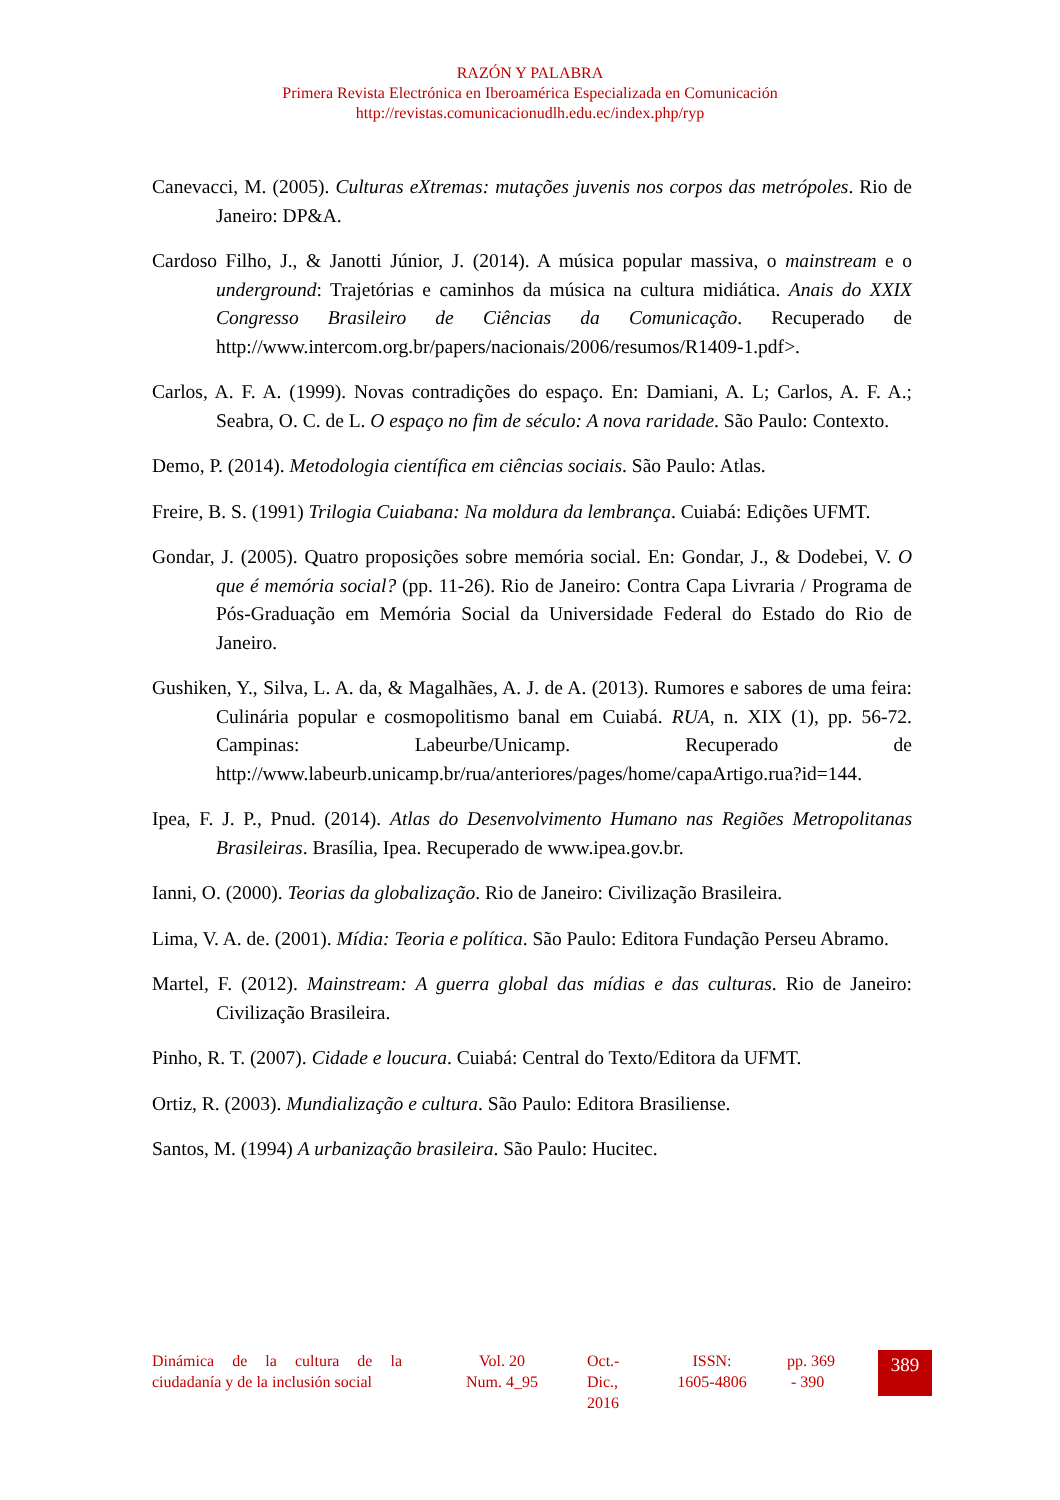RAZÓN Y PALABRA
Primera Revista Electrónica en Iberoamérica Especializada en Comunicación
http://revistas.comunicacionudlh.edu.ec/index.php/ryp
Canevacci, M. (2005). Culturas eXtremas: mutações juvenis nos corpos das metrópoles. Rio de Janeiro: DP&A.
Cardoso Filho, J., & Janotti Júnior, J. (2014). A música popular massiva, o mainstream e o underground: Trajetórias e caminhos da música na cultura midiática. Anais do XXIX Congresso Brasileiro de Ciências da Comunicação. Recuperado de http://www.intercom.org.br/papers/nacionais/2006/resumos/R1409-1.pdf>.
Carlos, A. F. A. (1999). Novas contradições do espaço. En: Damiani, A. L; Carlos, A. F. A.; Seabra, O. C. de L. O espaço no fim de século: A nova raridade. São Paulo: Contexto.
Demo, P. (2014). Metodologia científica em ciências sociais. São Paulo: Atlas.
Freire, B. S. (1991) Trilogia Cuiabana: Na moldura da lembrança. Cuiabá: Edições UFMT.
Gondar, J. (2005). Quatro proposições sobre memória social. En: Gondar, J., & Dodebei, V. O que é memória social? (pp. 11-26). Rio de Janeiro: Contra Capa Livraria / Programa de Pós-Graduação em Memória Social da Universidade Federal do Estado do Rio de Janeiro.
Gushiken, Y., Silva, L. A. da, & Magalhães, A. J. de A. (2013). Rumores e sabores de uma feira: Culinária popular e cosmopolitismo banal em Cuiabá. RUA, n. XIX (1), pp. 56-72. Campinas: Labeurbe/Unicamp. Recuperado de http://www.labeurb.unicamp.br/rua/anteriores/pages/home/capaArtigo.rua?id=144.
Ipea, F. J. P., Pnud. (2014). Atlas do Desenvolvimento Humano nas Regiões Metropolitanas Brasileiras. Brasília, Ipea. Recuperado de www.ipea.gov.br.
Ianni, O. (2000). Teorias da globalização. Rio de Janeiro: Civilização Brasileira.
Lima, V. A. de. (2001). Mídia: Teoria e política. São Paulo: Editora Fundação Perseu Abramo.
Martel, F. (2012). Mainstream: A guerra global das mídias e das culturas. Rio de Janeiro: Civilização Brasileira.
Pinho, R. T. (2007). Cidade e loucura. Cuiabá: Central do Texto/Editora da UFMT.
Ortiz, R. (2003). Mundialização e cultura. São Paulo: Editora Brasiliense.
Santos, M. (1994) A urbanização brasileira. São Paulo: Hucitec.
Dinámica de la cultura de la ciudadanía y de la inclusión social
Vol. 20
Num. 4_95
Oct.-
Dic.,
2016
ISSN:
1605-4806
pp. 369
- 390
389